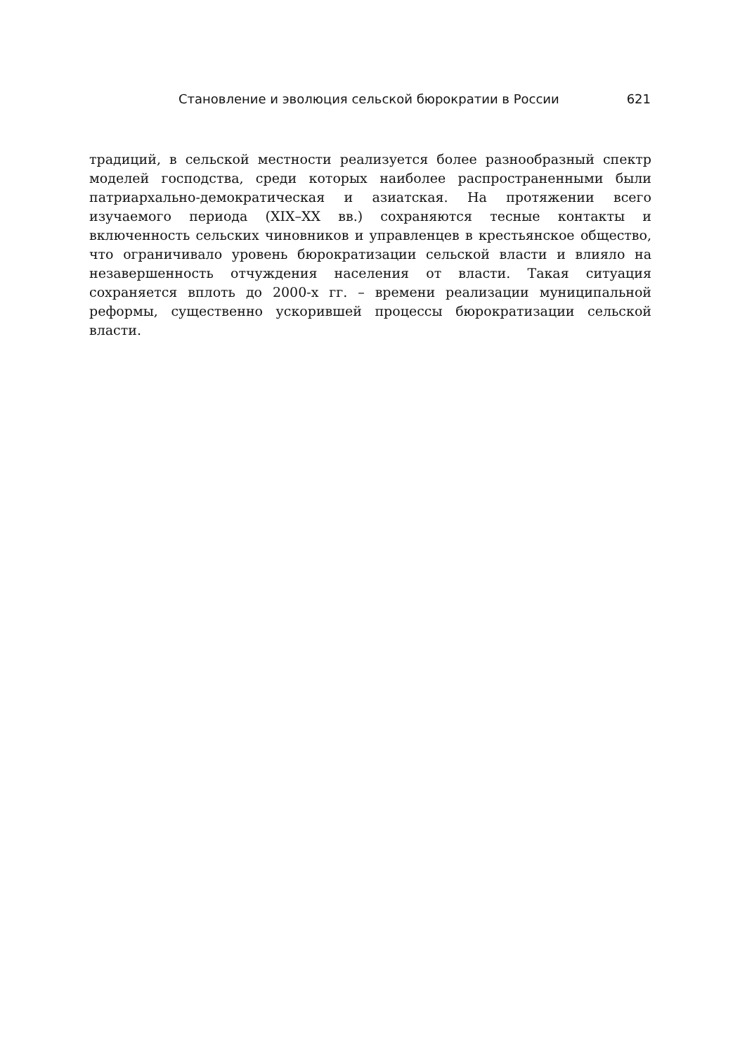Становление и эволюция сельской бюрократии в России 621
традиций, в сельской местности реализуется более разнообразный спектр моделей господства, среди которых наиболее распространенными были патриархально-демократическая и азиатская. На протяжении всего изучаемого периода (XIX–XX вв.) сохраняются тесные контакты и включенность сельских чиновников и управленцев в крестьянское общество, что ограничивало уровень бюрократизации сельской власти и влияло на незавершенность отчуждения населения от власти. Такая ситуация сохраняется вплоть до 2000-х гг. – времени реализации муниципальной реформы, существенно ускорившей процессы бюрократизации сельской власти.